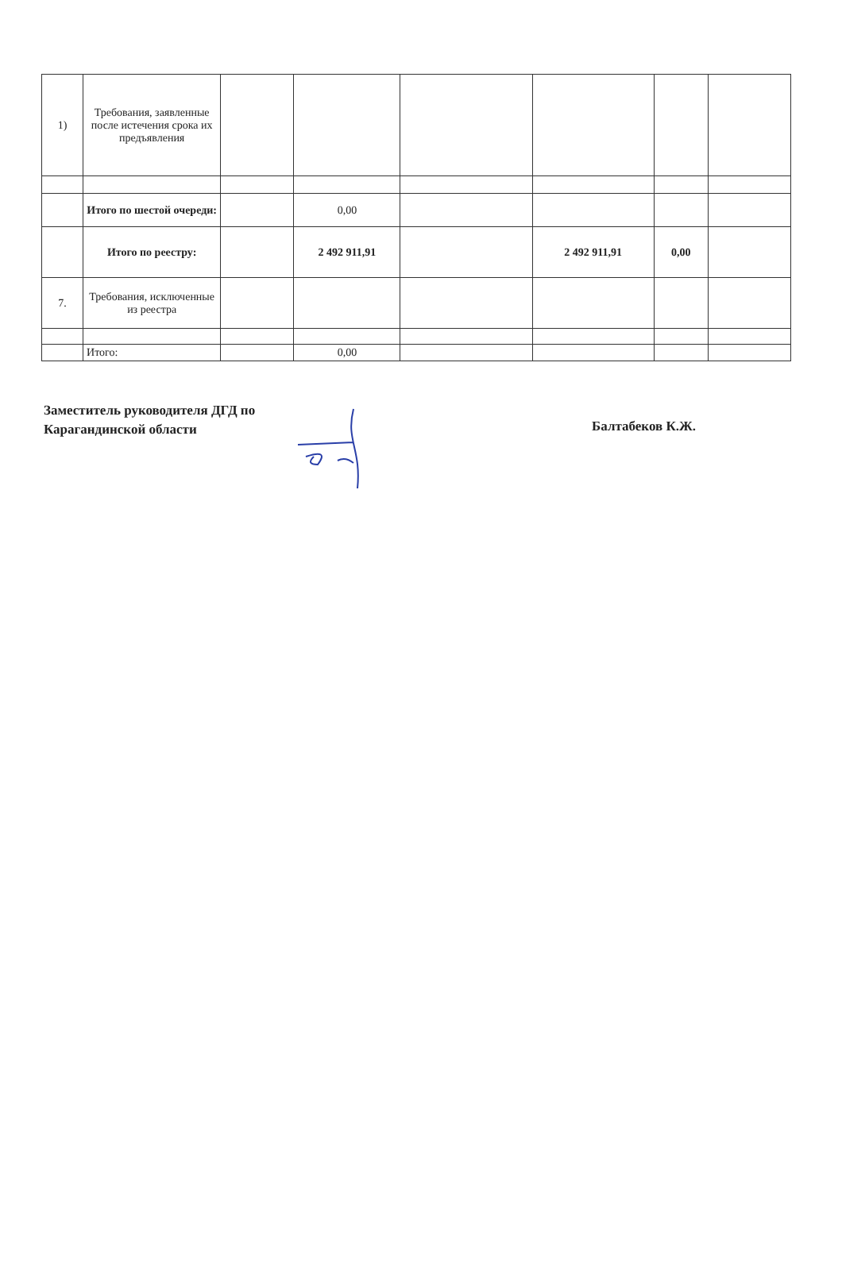| 1) | Требования, заявленные после истечения срока их предъявления | | | | | | |
| | Итого по шестой очереди: | | 0,00 | | | | |
| | Итого по реестру: | | 2 492 911,91 | | 2 492 911,91 | 0,00 | |
| 7. | Требования, исключенные из реестра | | | | | | |
| | Итого: | | 0,00 | | | | |
Заместитель руководителя ДГД по Карагандинской области
Балтабеков К.Ж.